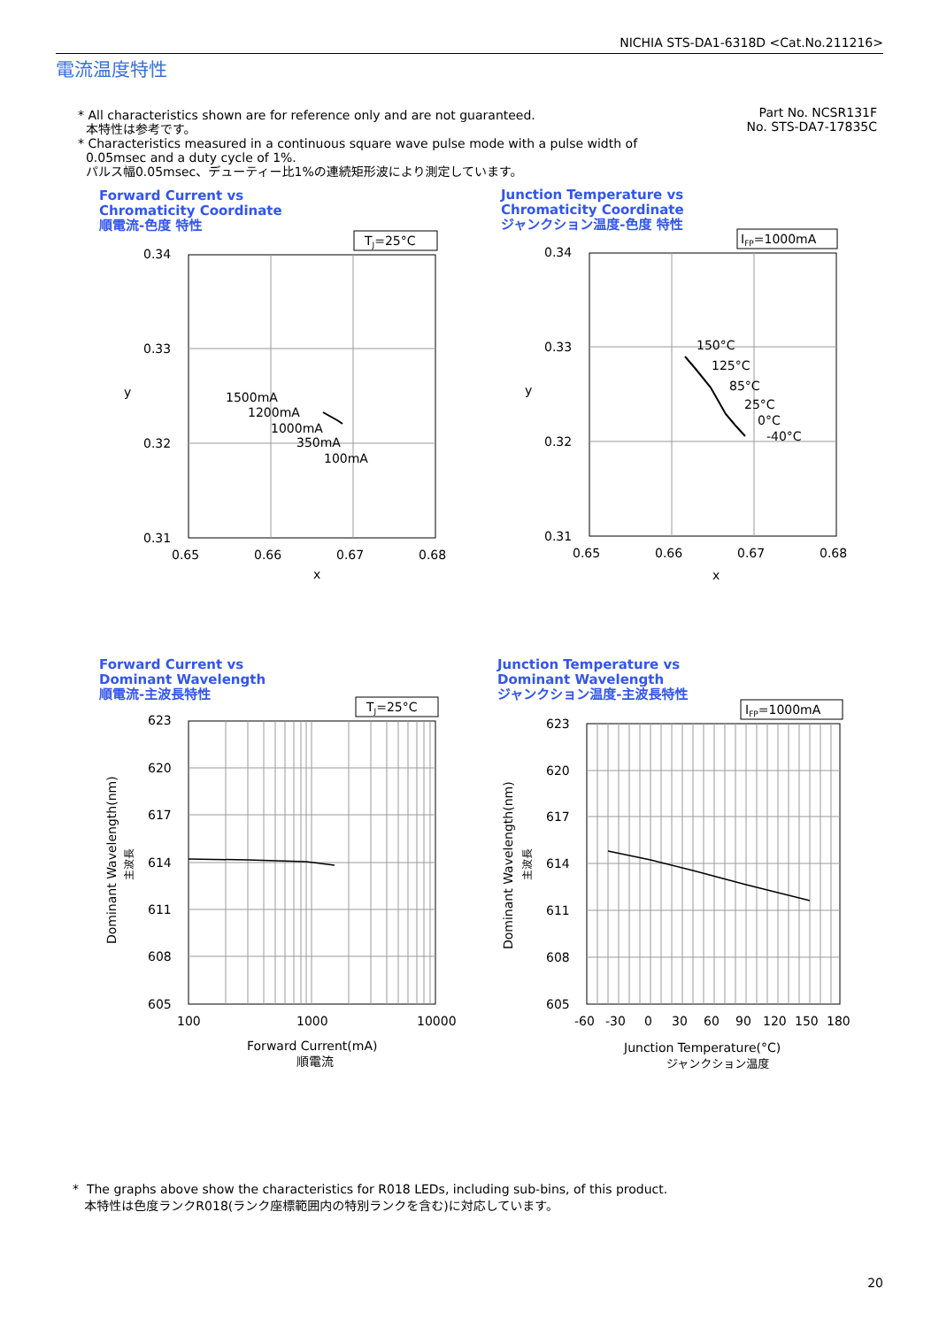NICHIA STS-DA1-6318D <Cat.No.211216>
電流温度特性
* All characteristics shown are for reference only and are not guaranteed.
本特性は参考です。
* Characteristics measured in a continuous square wave pulse mode with a pulse width of
0.05msec and a duty cycle of 1%.
パルス幅0.05msec、デューティー比1%の連続矩形波により測定しています。
Part No. NCSR131F
No. STS-DA7-17835C
Forward Current vs
Chromaticity Coordinate
順電流-色度 特性
Junction Temperature vs
Chromaticity Coordinate
ジャンクション温度-色度 特性
Forward Current vs
Dominant Wavelength
順電流-主波長特性
Junction Temperature vs
Dominant Wavelength
ジャンクション温度-主波長特性
TJ=25°C
0.34
0.33
0.32
0.31
0.65
0.66
0.67
0.68
x
y
1500mA
1200mA
1000mA
350mA
100mA
IFP=1000mA
0.34
0.33
0.32
0.31
0.65
0.66
0.67
0.68
x
y
150°C
125°C
85°C
25°C
0°C
-40°C
TJ=25°C
623
620
617
614
611
608
605
100
1000
10000
Forward Current(mA)
順電流
Dominant Wavelength(nm)
主波長
IFP=1000mA
623
620
617
614
611
608
605
-60
-30
0
30
60
90
120
150
180
Junction Temperature(°C)
ジャンクション温度
Dominant Wavelength(nm)
主波長
* The graphs above show the characteristics for R018 LEDs, including sub-bins, of this product.
本特性は色度ランクR018(ランク座標範囲内の特別ランクを含む)に対応しています。
20